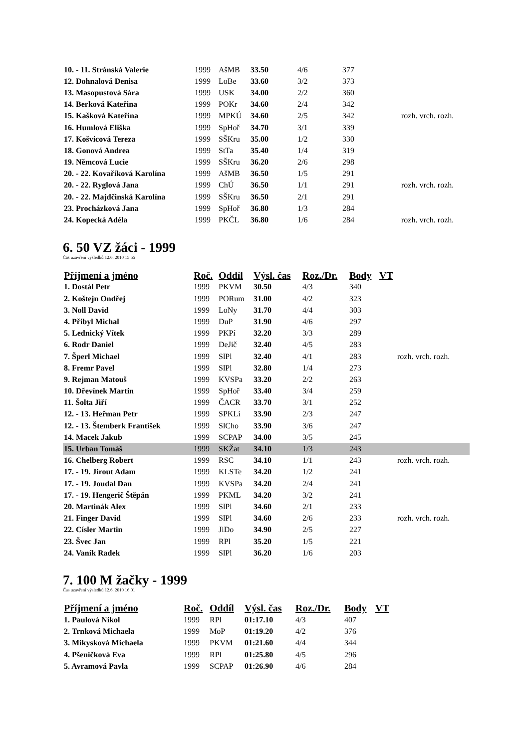| 10. - 11. Stránská Valerie | 1999 | AšMB | 33.50 | 4/6 | 377 | |
| 12. Dohnalová Denisa | 1999 | LoBe | 33.60 | 3/2 | 373 | |
| 13. Masopustová Sára | 1999 | USK | 34.00 | 2/2 | 360 | |
| 14. Berková Kateřina | 1999 | POKr | 34.60 | 2/4 | 342 | |
| 15. Kašková Kateřina | 1999 | MPKÚ | 34.60 | 2/5 | 342 | rozh. vrch. rozh. |
| 16. Humlová Eliška | 1999 | SpHoř | 34.70 | 3/1 | 339 | |
| 17. Košvicová Tereza | 1999 | SŠKru | 35.00 | 1/2 | 330 | |
| 18. Gonová Andrea | 1999 | StTa | 35.40 | 1/4 | 319 | |
| 19. Němcová Lucie | 1999 | SŠKru | 36.20 | 2/6 | 298 | |
| 20. - 22. Kovaříková Karolína | 1999 | AšMB | 36.50 | 1/5 | 291 | |
| 20. - 22. Ryglová Jana | 1999 | ChÚ | 36.50 | 1/1 | 291 | rozh. vrch. rozh. |
| 20. - 22. Majdčinská Karolína | 1999 | SŠKru | 36.50 | 2/1 | 291 | |
| 23. Procházková Jana | 1999 | SpHoř | 36.80 | 1/3 | 284 | |
| 24. Kopecká Adéla | 1999 | PKČL | 36.80 | 1/6 | 284 | rozh. vrch. rozh. |
6. 50 VZ žáci - 1999
Čas uzavření výsledků 12.6. 2010 15:55
| Příjmení a jméno | Roč. | Oddíl | Výsl. čas | Roz./Dr. | Body | VT | |
| --- | --- | --- | --- | --- | --- | --- | --- |
| 1. Dostál Petr | 1999 | PKVM | 30.50 | 4/3 | 340 | | |
| 2. Koštejn Ondřej | 1999 | PORum | 31.00 | 4/2 | 323 | | |
| 3. Noll David | 1999 | LoNy | 31.70 | 4/4 | 303 | | |
| 4. Přibyl Michal | 1999 | DuP | 31.90 | 4/6 | 297 | | |
| 5. Lednický Vítek | 1999 | PKPí | 32.20 | 3/3 | 289 | | |
| 6. Rodr Daniel | 1999 | DeJič | 32.40 | 4/5 | 283 | | |
| 7. Šperl Michael | 1999 | SlPl | 32.40 | 4/1 | 283 | | rozh. vrch. rozh. |
| 8. Fremr Pavel | 1999 | SlPl | 32.80 | 1/4 | 273 | | |
| 9. Rejman Matouš | 1999 | KVSPa | 33.20 | 2/2 | 263 | | |
| 10. Dřevínek Martin | 1999 | SpHoř | 33.40 | 3/4 | 259 | | |
| 11. Šolta Jiří | 1999 | ČACR | 33.70 | 3/1 | 252 | | |
| 12. - 13. Heřman Petr | 1999 | SPKLi | 33.90 | 2/3 | 247 | | |
| 12. - 13. Štemberk František | 1999 | SlCho | 33.90 | 3/6 | 247 | | |
| 14. Macek Jakub | 1999 | SCPAP | 34.00 | 3/5 | 245 | | |
| 15. Urban Tomáš | 1999 | SKŽat | 34.10 | 1/3 | 243 | | |
| 16. Chelberg Robert | 1999 | RSC | 34.10 | 1/1 | 243 | | rozh. vrch. rozh. |
| 17. - 19. Jirout Adam | 1999 | KLSTe | 34.20 | 1/2 | 241 | | |
| 17. - 19. Joudal Dan | 1999 | KVSPa | 34.20 | 2/4 | 241 | | |
| 17. - 19. Hengerič Štěpán | 1999 | PKML | 34.20 | 3/2 | 241 | | |
| 20. Martinák Alex | 1999 | SlPl | 34.60 | 2/1 | 233 | | |
| 21. Finger David | 1999 | SlPl | 34.60 | 2/6 | 233 | | rozh. vrch. rozh. |
| 22. Císler Martin | 1999 | JiDo | 34.90 | 2/5 | 227 | | |
| 23. Švec Jan | 1999 | RPl | 35.20 | 1/5 | 221 | | |
| 24. Vaník Radek | 1999 | SlPl | 36.20 | 1/6 | 203 | | |
7. 100 M žačky - 1999
Čas uzavření výsledků 12.6. 2010 16:01
| Příjmení a jméno | Roč. | Oddíl | Výsl. čas | Roz./Dr. | Body | VT |
| --- | --- | --- | --- | --- | --- | --- |
| 1. Paulová Nikol | 1999 | RPl | 01:17.10 | 4/3 | 407 | |
| 2. Trnková Michaela | 1999 | MoP | 01:19.20 | 4/2 | 376 | |
| 3. Mikysková Michaela | 1999 | PKVM | 01:21.60 | 4/4 | 344 | |
| 4. Pšeničková Eva | 1999 | RPl | 01:25.80 | 4/5 | 296 | |
| 5. Avramová Pavla | 1999 | SCPAP | 01:26.90 | 4/6 | 284 | |